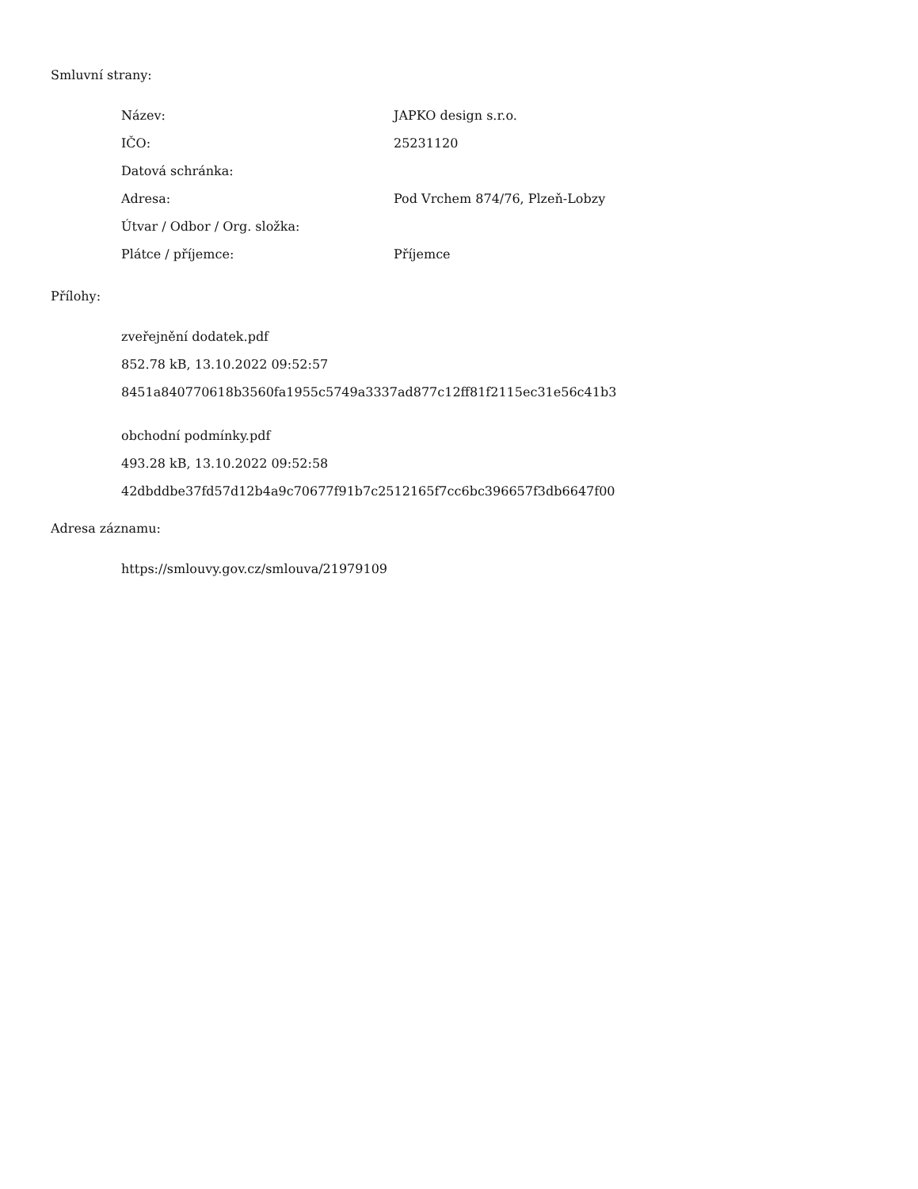Smluvní strany:
| Název: | JAPKO design s.r.o. |
| IČO: | 25231120 |
| Datová schránka: | |
| Adresa: | Pod Vrchem 874/76, Plzeň-Lobzy |
| Útvar / Odbor / Org. složka: | |
| Plátce / příjemce: | Příjemce |
Přílohy:
zveřejnění dodatek.pdf
852.78 kB, 13.10.2022 09:52:57
8451a840770618b3560fa1955c5749a3337ad877c12ff81f2115ec31e56c41b3
obchodní podmínky.pdf
493.28 kB, 13.10.2022 09:52:58
42dbddbe37fd57d12b4a9c70677f91b7c2512165f7cc6bc396657f3db6647f00
Adresa záznamu:
https://smlouvy.gov.cz/smlouva/21979109